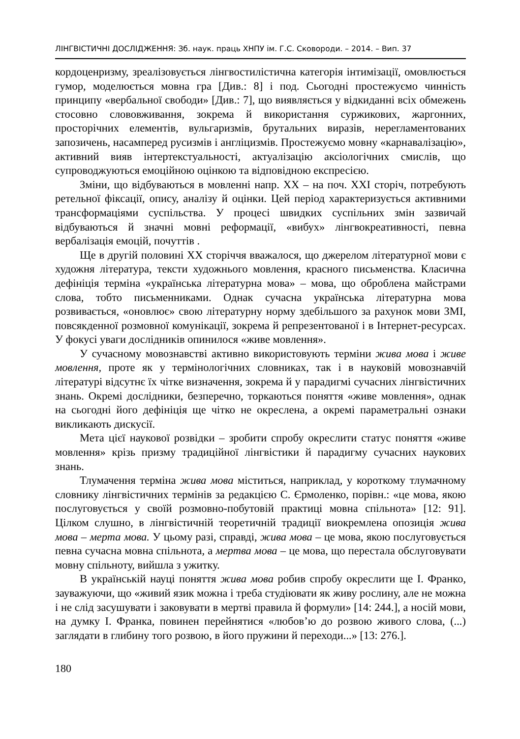ЛІНГВІСТИЧНІ ДОСЛІДЖЕННЯ: Зб. наук. праць ХНПУ ім. Г.С. Сковороди. – 2014. – Вип. 37
кордоценризму, зреалізовується лінгвостилістична категорія інтимізації, омовлюється гумор, моделюється мовна гра [Див.: 8] і под. Сьогодні простежуємо чинність принципу «вербальної свободи» [Див.: 7], що виявляється у відкиданні всіх обмежень стосовно слововживання, зокрема й використання суржикових, жаргонних, просторічних елементів, вульгаризмів, брутальних виразів, нерегламентованих запозичень, насамперед русизмів і англіцизмів. Простежуємо мовну «карнавалізацію», активний вияв інтертекстуальності, актуалізацію аксіологічних смислів, що супроводжуються емоційною оцінкою та відповідною експресією.
Зміни, що відбуваються в мовленні напр. ХХ – на поч. ХХІ сторіч, потребують ретельної фіксації, опису, аналізу й оцінки. Цей період характеризується активними трансформаціями суспільства. У процесі швидких суспільних змін зазвичай відбуваються й значні мовні реформації, «вибух» лінгвокреативності, певна вербалізація емоцій, почуттів .
Ще в другій половині ХХ сторіччя вважалося, що джерелом літературної мови є художня література, тексти художнього мовлення, красного письменства. Класична дефініція терміна «українська літературна мова» – мова, що оброблена майстрами слова, тобто письменниками. Однак сучасна українська літературна мова розвивається, «оновлює» свою літературну норму здебільшого за рахунок мови ЗМІ, повсякденної розмовної комунікації, зокрема й репрезентованої і в Інтернет-ресурсах. У фокусі уваги дослідників опинилося «живе мовлення».
У сучасному мовознавстві активно використовують терміни жива мова і живе мовлення, проте як у термінологічних словниках, так і в науковій мовознавчій літературі відсутнє їх чітке визначення, зокрема й у парадигмі сучасних лінгвістичних знань. Окремі дослідники, безперечно, торкаються поняття «живе мовлення», однак на сьогодні його дефініція ще чітко не окреслена, а окремі параметральні ознаки викликають дискусії.
Мета цієї наукової розвідки – зробити спробу окреслити статус поняття «живе мовлення» крізь призму традиційної лінгвістики й парадигму сучасних наукових знань.
Тлумачення терміна жива мова міститься, наприклад, у короткому тлумачному словнику лінгвістичних термінів за редакцією С. Єрмоленко, порівн.: «це мова, якою послуговується у своїй розмовно-побутовій практиці мовна спільнота» [12: 91]. Цілком слушно, в лінгвістичній теоретичній традиції виокремлена опозиція жива мова – мерта мова. У цьому разі, справді, жива мова – це мова, якою послуговується певна сучасна мовна спільнота, а мертва мова – це мова, що перестала обслуговувати мовну спільноту, вийшла з ужитку.
В українській науці поняття жива мова робив спробу окреслити ще І. Франко, зауважуючи, що «живий язик можна і треба студіювати як живу рослину, але не можна і не слід засушувати і заковувати в мертві правила й формули» [14: 244.], а носій мови, на думку І. Франка, повинен перейнятися «любов’ю до розвою живого слова, (...) заглядати в глибину того розвою, в його пружини й переходи...» [13: 276.].
180